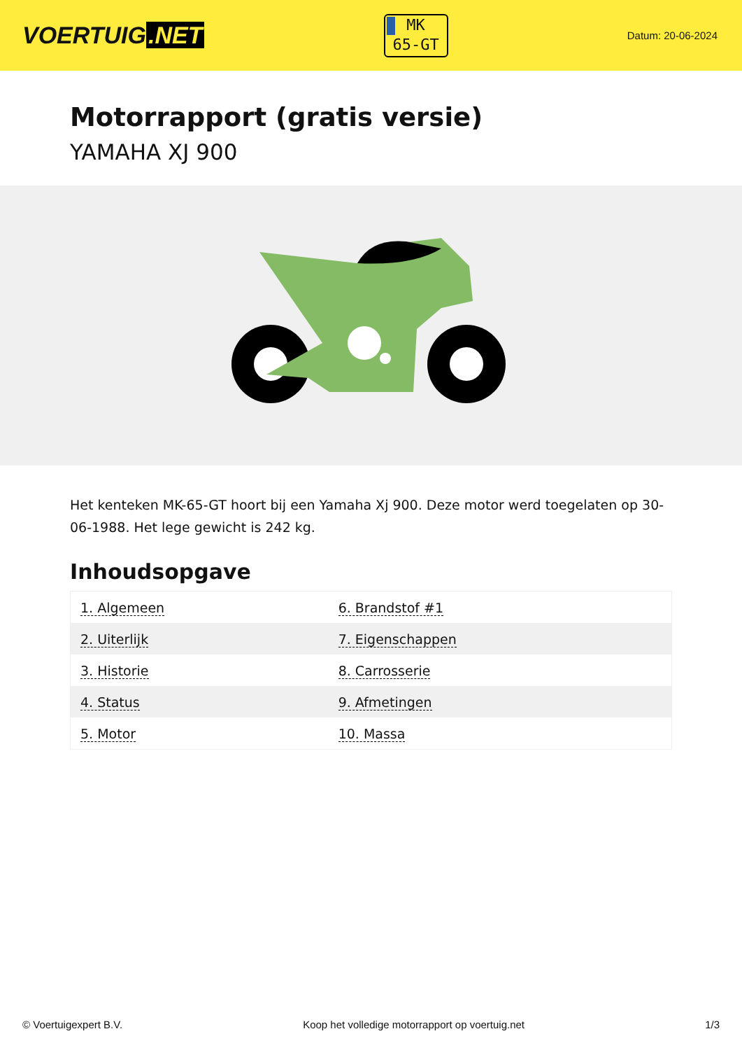VOERTUIG.NET
MK
65-GT
Datum: 20-06-2024
Motorrapport (gratis versie)
YAMAHA XJ 900
Het kenteken MK-65-GT hoort bij een Yamaha Xj 900. Deze motor werd toegelaten op 30-06-1988. Het lege gewicht is 242 kg.
Inhoudsopgave
| 1. Algemeen | 6. Brandstof #1 |
| 2. Uiterlijk | 7. Eigenschappen |
| 3. Historie | 8. Carrosserie |
| 4. Status | 9. Afmetingen |
| 5. Motor | 10. Massa |
© Voertuigexpert B.V. Koop het volledige motorrapport op voertuig.net 1/3